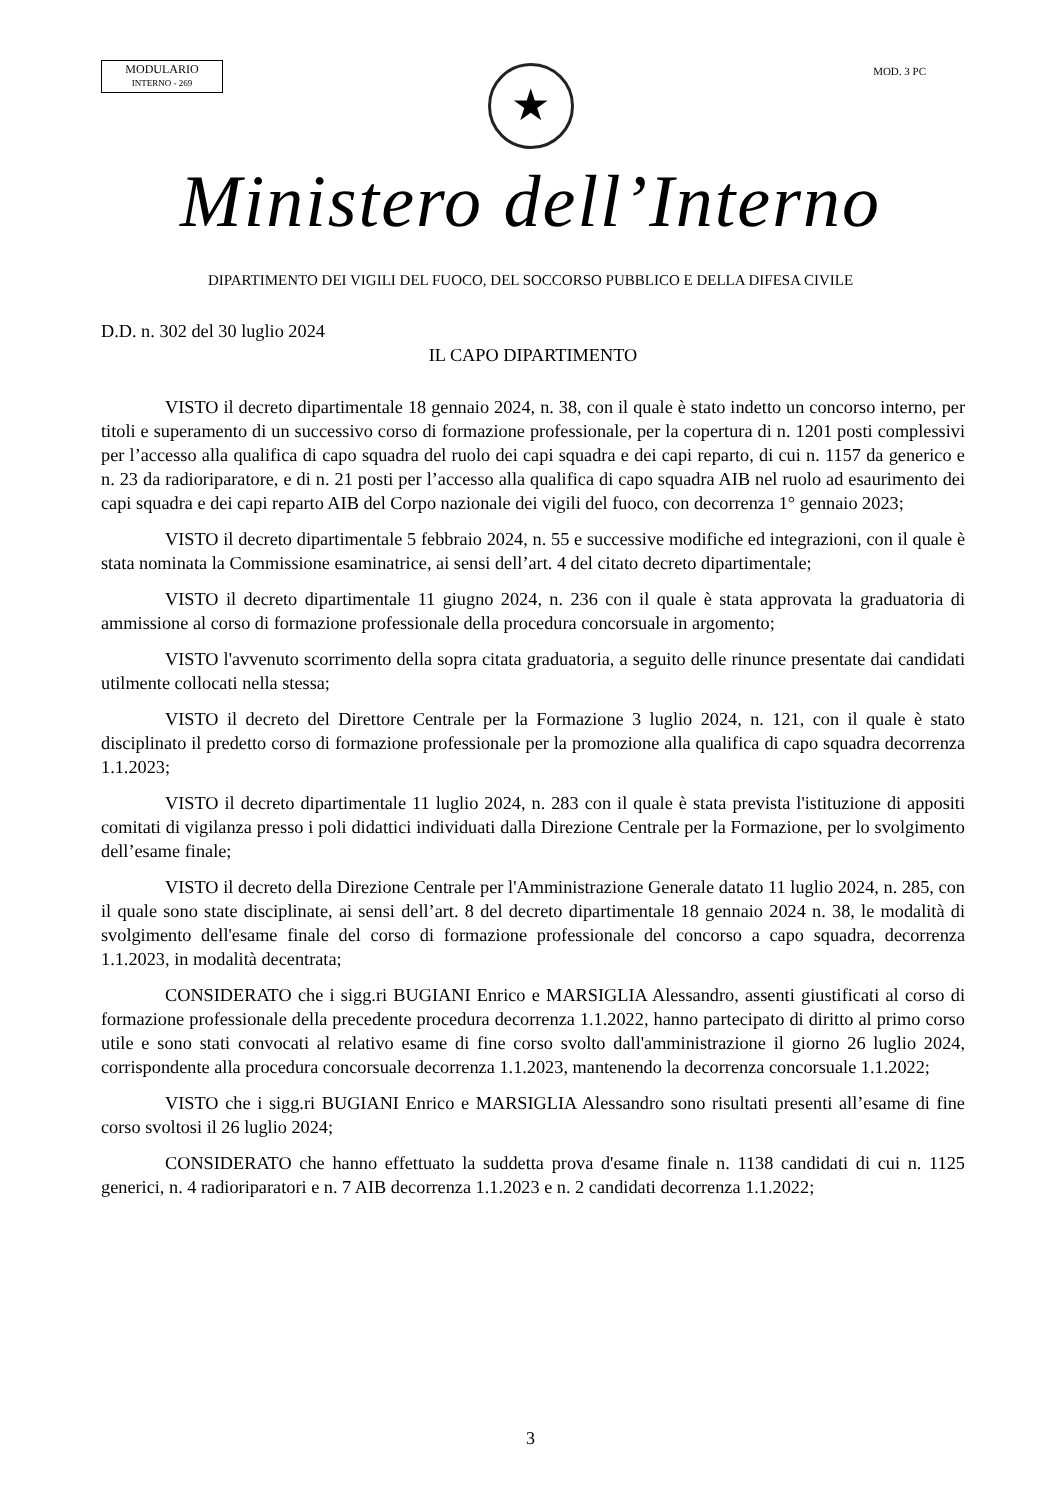MODULARIO
INTERNO - 269
MOD. 3 PC
★
Ministero dell’Interno
DIPARTIMENTO DEI VIGILI DEL FUOCO, DEL SOCCORSO PUBBLICO E DELLA DIFESA CIVILE
D.D. n. 302 del 30 luglio 2024
IL CAPO DIPARTIMENTO
VISTO il decreto dipartimentale 18 gennaio 2024, n. 38, con il quale è stato indetto un concorso interno, per titoli e superamento di un successivo corso di formazione professionale, per la copertura di n. 1201 posti complessivi per l’accesso alla qualifica di capo squadra del ruolo dei capi squadra e dei capi reparto, di cui n. 1157 da generico e n. 23 da radioriparatore, e di n. 21 posti per l’accesso alla qualifica di capo squadra AIB nel ruolo ad esaurimento dei capi squadra e dei capi reparto AIB del Corpo nazionale dei vigili del fuoco, con decorrenza 1° gennaio 2023;
VISTO il decreto dipartimentale 5 febbraio 2024, n. 55 e successive modifiche ed integrazioni, con il quale è stata nominata la Commissione esaminatrice, ai sensi dell’art. 4 del citato decreto dipartimentale;
VISTO il decreto dipartimentale 11 giugno 2024, n. 236 con il quale è stata approvata la graduatoria di ammissione al corso di formazione professionale della procedura concorsuale in argomento;
VISTO l'avvenuto scorrimento della sopra citata graduatoria, a seguito delle rinunce presentate dai candidati utilmente collocati nella stessa;
VISTO il decreto del Direttore Centrale per la Formazione 3 luglio 2024, n. 121, con il quale è stato disciplinato il predetto corso di formazione professionale per la promozione alla qualifica di capo squadra decorrenza 1.1.2023;
VISTO il decreto dipartimentale 11 luglio 2024, n. 283 con il quale è stata prevista l'istituzione di appositi comitati di vigilanza presso i poli didattici individuati dalla Direzione Centrale per la Formazione, per lo svolgimento dell’esame finale;
VISTO il decreto della Direzione Centrale per l'Amministrazione Generale datato 11 luglio 2024, n. 285, con il quale sono state disciplinate, ai sensi dell’art. 8 del decreto dipartimentale 18 gennaio 2024 n. 38, le modalità di svolgimento dell'esame finale del corso di formazione professionale del concorso a capo squadra, decorrenza 1.1.2023, in modalità decentrata;
CONSIDERATO che i sigg.ri BUGIANI Enrico e MARSIGLIA Alessandro, assenti giustificati al corso di formazione professionale della precedente procedura decorrenza 1.1.2022, hanno partecipato di diritto al primo corso utile e sono stati convocati al relativo esame di fine corso svolto dall'amministrazione il giorno 26 luglio 2024, corrispondente alla procedura concorsuale decorrenza 1.1.2023, mantenendo la decorrenza concorsuale 1.1.2022;
VISTO che i sigg.ri BUGIANI Enrico e MARSIGLIA Alessandro sono risultati presenti all’esame di fine corso svoltosi il 26 luglio 2024;
CONSIDERATO che hanno effettuato la suddetta prova d'esame finale n. 1138 candidati di cui n. 1125 generici, n. 4 radioriparatori e n. 7 AIB decorrenza 1.1.2023 e n. 2 candidati decorrenza 1.1.2022;
3